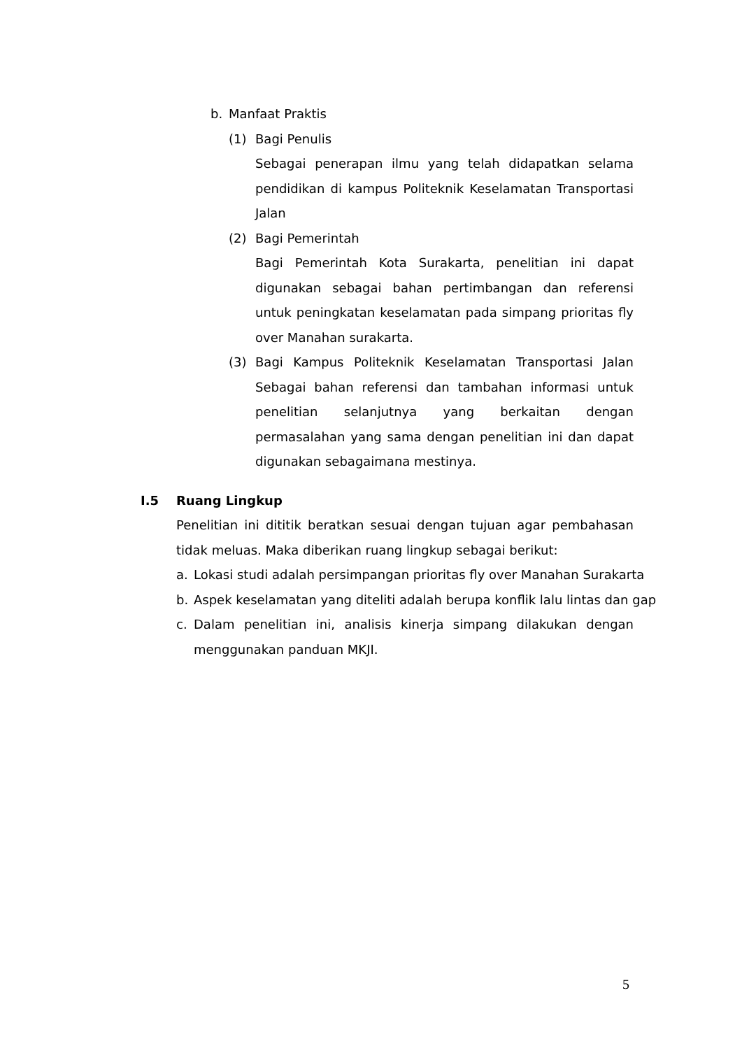b. Manfaat Praktis
(1) Bagi Penulis
Sebagai penerapan ilmu yang telah didapatkan selama pendidikan di kampus Politeknik Keselamatan Transportasi Jalan
(2) Bagi Pemerintah
Bagi Pemerintah Kota Surakarta, penelitian ini dapat digunakan sebagai bahan pertimbangan dan referensi untuk peningkatan keselamatan pada simpang prioritas fly over Manahan surakarta.
(3) Bagi Kampus Politeknik Keselamatan Transportasi Jalan
Sebagai bahan referensi dan tambahan informasi untuk penelitian selanjutnya yang berkaitan dengan permasalahan yang sama dengan penelitian ini dan dapat digunakan sebagaimana mestinya.
I.5 Ruang Lingkup
Penelitian ini dititik beratkan sesuai dengan tujuan agar pembahasan tidak meluas. Maka diberikan ruang lingkup sebagai berikut:
a. Lokasi studi adalah persimpangan prioritas fly over Manahan Surakarta
b. Aspek keselamatan yang diteliti adalah berupa konflik lalu lintas dan gap
c. Dalam penelitian ini, analisis kinerja simpang dilakukan dengan menggunakan panduan MKJI.
5